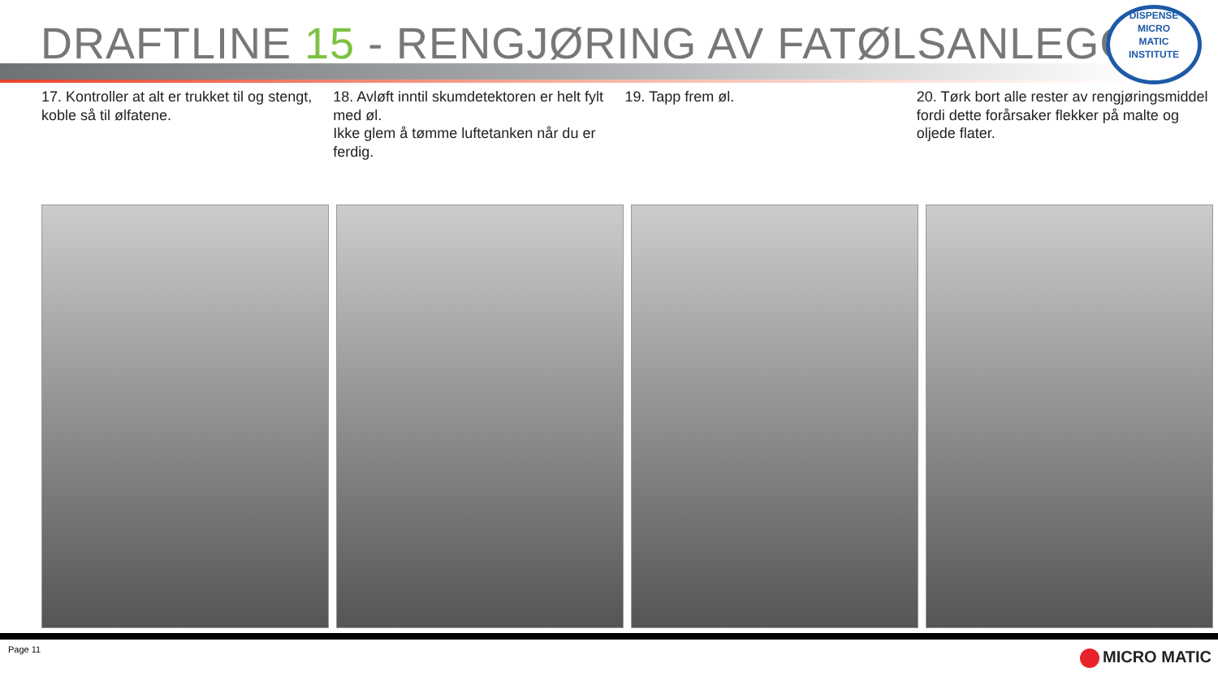DRAFTLINE 15 - RENGJØRING AV FATØLSANLEGG
DISPENSE
MICRO
MATIC
INSTITUTE
17. Kontroller at alt er trukket til og stengt, koble så til ølfatene.
18. Avløft inntil skumdetektoren er helt fylt med øl.
Ikke glem å tømme luftetanken når du er ferdig.
19. Tapp frem øl. 20. Tørk bort alle rester av rengjøringsmiddel fordi dette forårsaker flekker på malte og oljede flater.
Page 11 MICRO MATIC